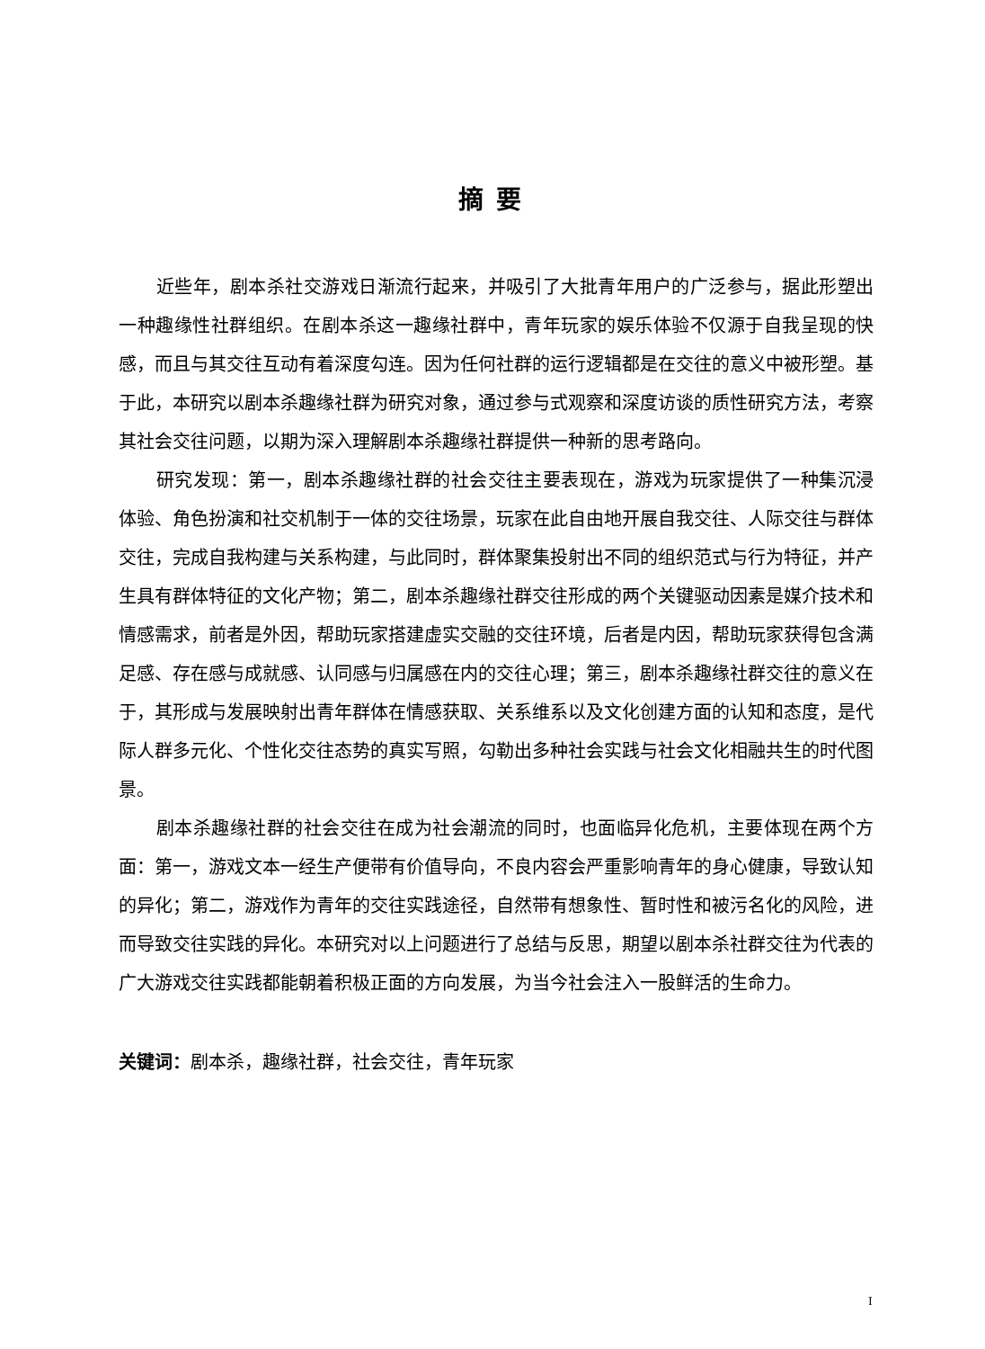摘要
近些年，剧本杀社交游戏日渐流行起来，并吸引了大批青年用户的广泛参与，据此形塑出一种趣缘性社群组织。在剧本杀这一趣缘社群中，青年玩家的娱乐体验不仅源于自我呈现的快感，而且与其交往互动有着深度勾连。因为任何社群的运行逻辑都是在交往的意义中被形塑。基于此，本研究以剧本杀趣缘社群为研究对象，通过参与式观察和深度访谈的质性研究方法，考察其社会交往问题，以期为深入理解剧本杀趣缘社群提供一种新的思考路向。
研究发现：第一，剧本杀趣缘社群的社会交往主要表现在，游戏为玩家提供了一种集沉浸体验、角色扮演和社交机制于一体的交往场景，玩家在此自由地开展自我交往、人际交往与群体交往，完成自我构建与关系构建，与此同时，群体聚集投射出不同的组织范式与行为特征，并产生具有群体特征的文化产物；第二，剧本杀趣缘社群交往形成的两个关键驱动因素是媒介技术和情感需求，前者是外因，帮助玩家搭建虚实交融的交往环境，后者是内因，帮助玩家获得包含满足感、存在感与成就感、认同感与归属感在内的交往心理；第三，剧本杀趣缘社群交往的意义在于，其形成与发展映射出青年群体在情感获取、关系维系以及文化创建方面的认知和态度，是代际人群多元化、个性化交往态势的真实写照，勾勒出多种社会实践与社会文化相融共生的时代图景。
剧本杀趣缘社群的社会交往在成为社会潮流的同时，也面临异化危机，主要体现在两个方面：第一，游戏文本一经生产便带有价值导向，不良内容会严重影响青年的身心健康，导致认知的异化；第二，游戏作为青年的交往实践途径，自然带有想象性、暂时性和被污名化的风险，进而导致交往实践的异化。本研究对以上问题进行了总结与反思，期望以剧本杀社群交往为代表的广大游戏交往实践都能朝着积极正面的方向发展，为当今社会注入一股鲜活的生命力。
关键词：剧本杀，趣缘社群，社会交往，青年玩家
I